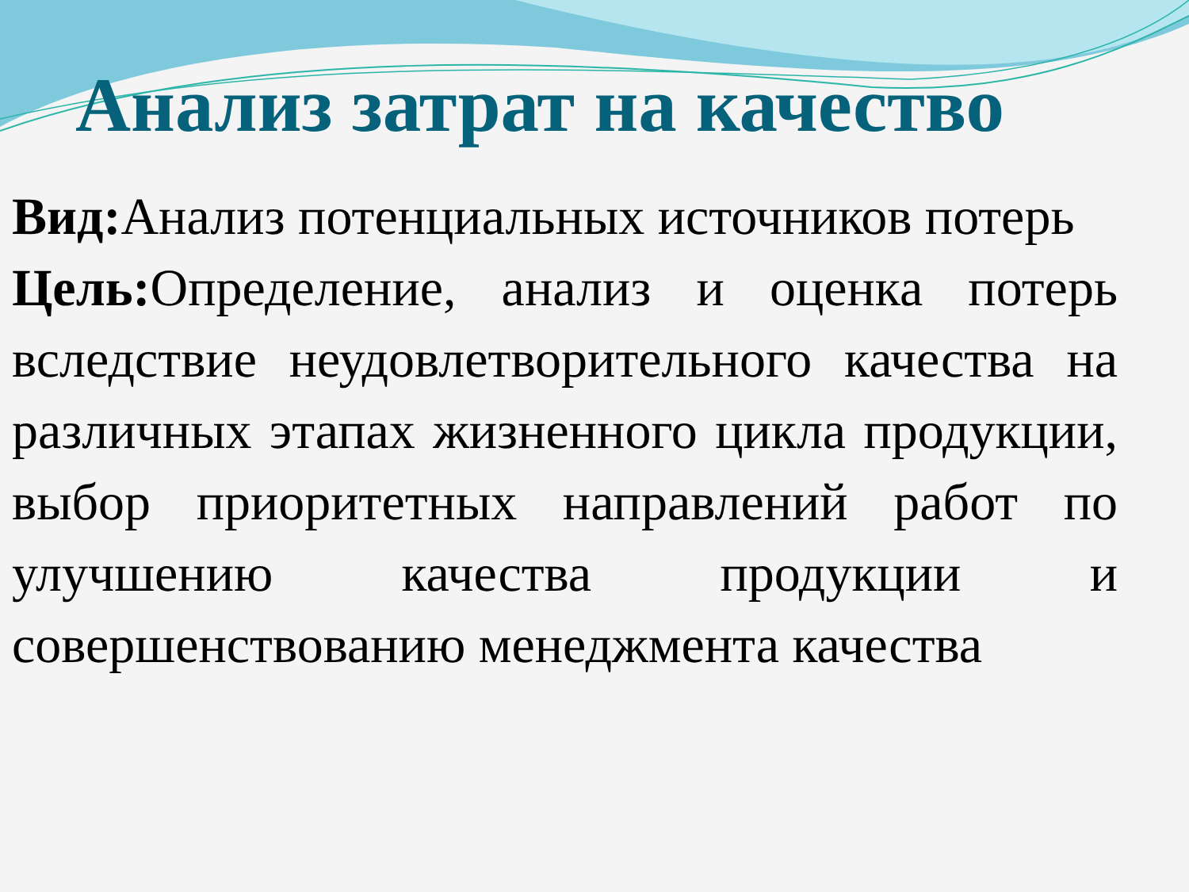Анализ затрат на качество
Вид: Анализ потенциальных источников потерь
Цель: Определение, анализ и оценка потерь вследствие неудовлетворительного качества на различных этапах жизненного цикла продукции, выбор приоритетных направлений работ по улучшению качества продукции и совершенствованию менеджмента качества